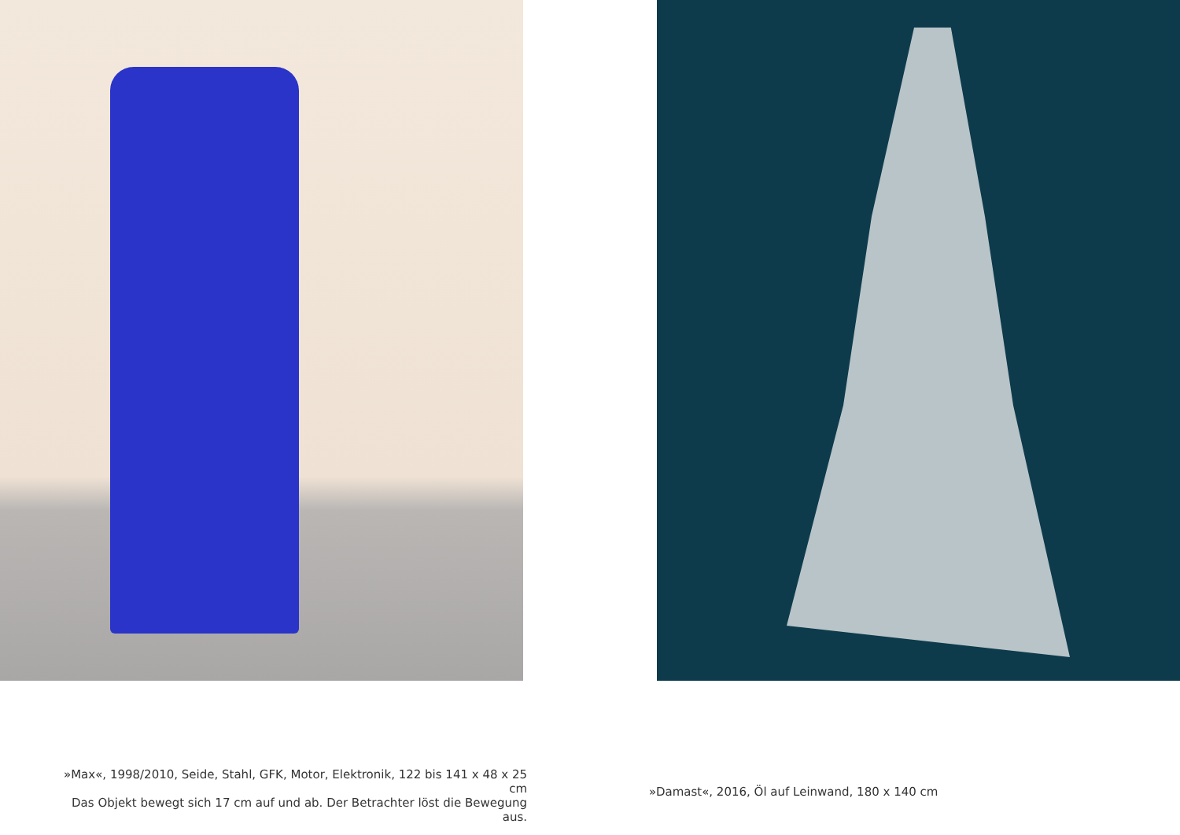»Max«, 1998/2010, Seide, Stahl, GFK, Motor, Elektronik, 122 bis 141 x 48 x 25 cm
Das Objekt bewegt sich 17 cm auf und ab. Der Betrachter löst die Bewegung aus.
»Damast«, 2016, Öl auf Leinwand, 180 x 140 cm